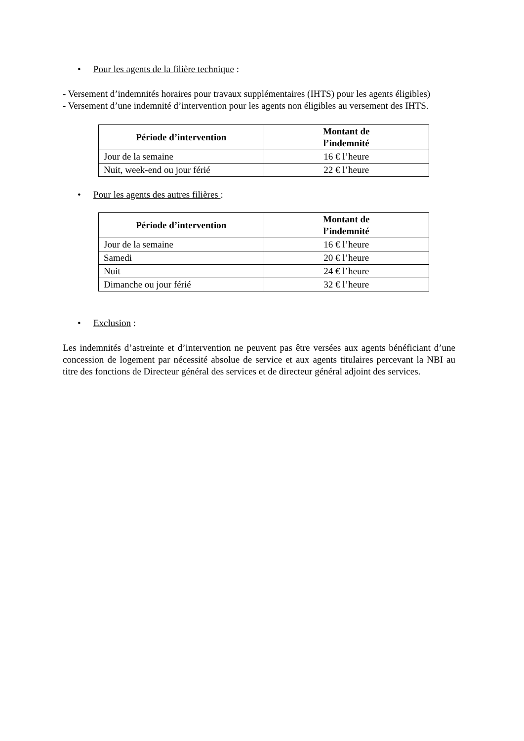• Pour les agents de la filière technique :
- Versement d’indemnités horaires pour travaux supplémentaires (IHTS) pour les agents éligibles)
- Versement d’une indemnité d’intervention pour les agents non éligibles au versement des IHTS.
| Période d’intervention | Montant de l’indemnité |
| --- | --- |
| Jour de la semaine | 16 € l’heure |
| Nuit, week-end ou jour férié | 22 € l’heure |
• Pour les agents des autres filières :
| Période d’intervention | Montant de l’indemnité |
| --- | --- |
| Jour de la semaine | 16 € l’heure |
| Samedi | 20 € l’heure |
| Nuit | 24 € l’heure |
| Dimanche ou jour férié | 32 € l’heure |
• Exclusion :
Les indemnités d’astreinte et d’intervention ne peuvent pas être versées aux agents bénéficiant d’une concession de logement par nécessité absolue de service et aux agents titulaires percevant la NBI au titre des fonctions de Directeur général des services et de directeur général adjoint des services.